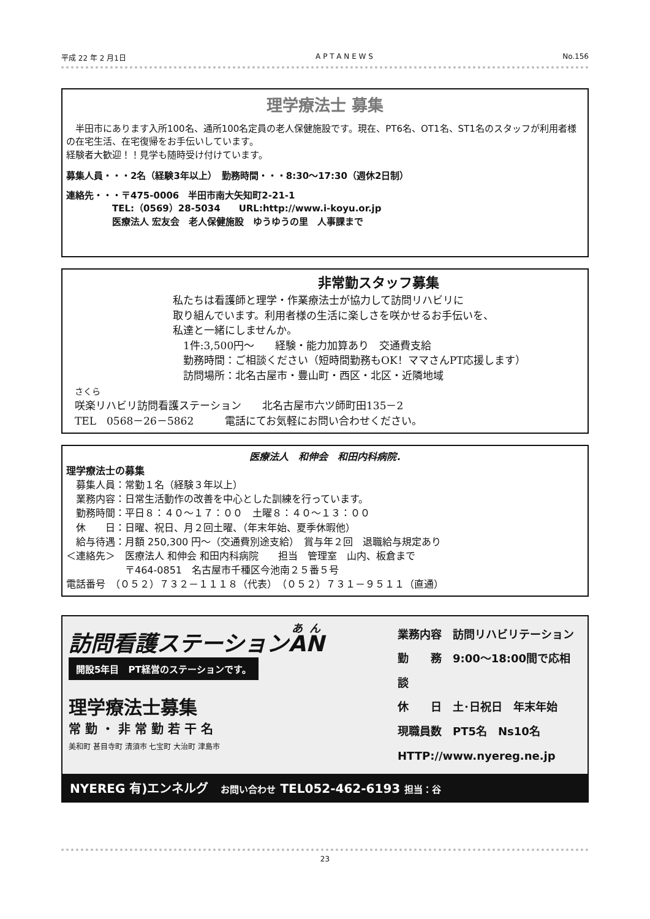平成 22 年 2 月1日 A P T A N E W S No.156
理学療法士 募集
　半田市にあります入所100名、通所100名定員の老人保健施設です。現在、PT6名、OT1名、ST1名のスタッフが利用者様の在宅生活、在宅復帰をお手伝いしています。
経験者大歓迎！！見学も随時受け付けています。
募集人員・・・2名（経験3年以上）　勤務時間・・・8:30～17:30（週休2日制）
連絡先・・・〒475-0006　半田市南大矢知町2-21-1
　　　　　TEL:（0569）28-5034　　URL:http://www.i-koyu.or.jp
　　　　　医療法人 宏友会　老人保健施設　ゆうゆうの里　人事課まで
非常勤スタッフ募集
私たちは看護師と理学・作業療法士が協力して訪問リハビリに
取り組んでいます。利用者様の生活に楽しさを咲かせるお手伝いを、
私達と一緒にしませんか。
　1件:3,500円～　　経験・能力加算あり　交通費支給
　勤務時間：ご相談ください（短時間勤務もOK！ママさんPT応援します）
　訪問場所：北名古屋市・豊山町・西区・北区・近隣地域
さくら
咲楽リハビリ訪問看護ステーション　　北名古屋市六ツ師町田135－2
TEL　0568－26－5862　　　電話にてお気軽にお問い合わせください。
医療法人　和伸会　和田内科病院.
理学療法士の募集
　募集人員：常勤１名（経験３年以上）
　業務内容：日常生活動作の改善を中心とした訓練を行っています。
　勤務時間：平日８：４０～１７：００　土曜８：４０～１３：００
　休　　日：日曜、祝日、月２回土曜、（年末年始、夏季休暇他）
　給与待遇：月額 250,300 円～（交通費別途支給）　賞与年２回　退職給与規定あり
＜連絡先＞　医療法人 和伸会 和田内科病院　　担当　管理室　山内、板倉まで
　　　　　　〒464-0851　名古屋市千種区今池南２５番５号
電話番号　（０５２）７３２－１１１８（代表）　（０５２）７３１－９５１１（直通）
訪問看護ステーションAN
開設5年目　PT経営のステーションです。
理学療法士募集
常 勤 ・ 非 常 勤 若 干 名
美和町 甚目寺町 清須市 七宝町 大治町 津島市
業務内容　訪問リハビリテーション
勤　　務　9:00～18:00間で応相談
休　　日　土･日祝日　年末年始
現職員数　PT5名　Ns10名
HTTP://www.nyereg.ne.jp
NYEREG 有)エンネルグ　お問い合わせ TEL052-462-6193 担当：谷
23